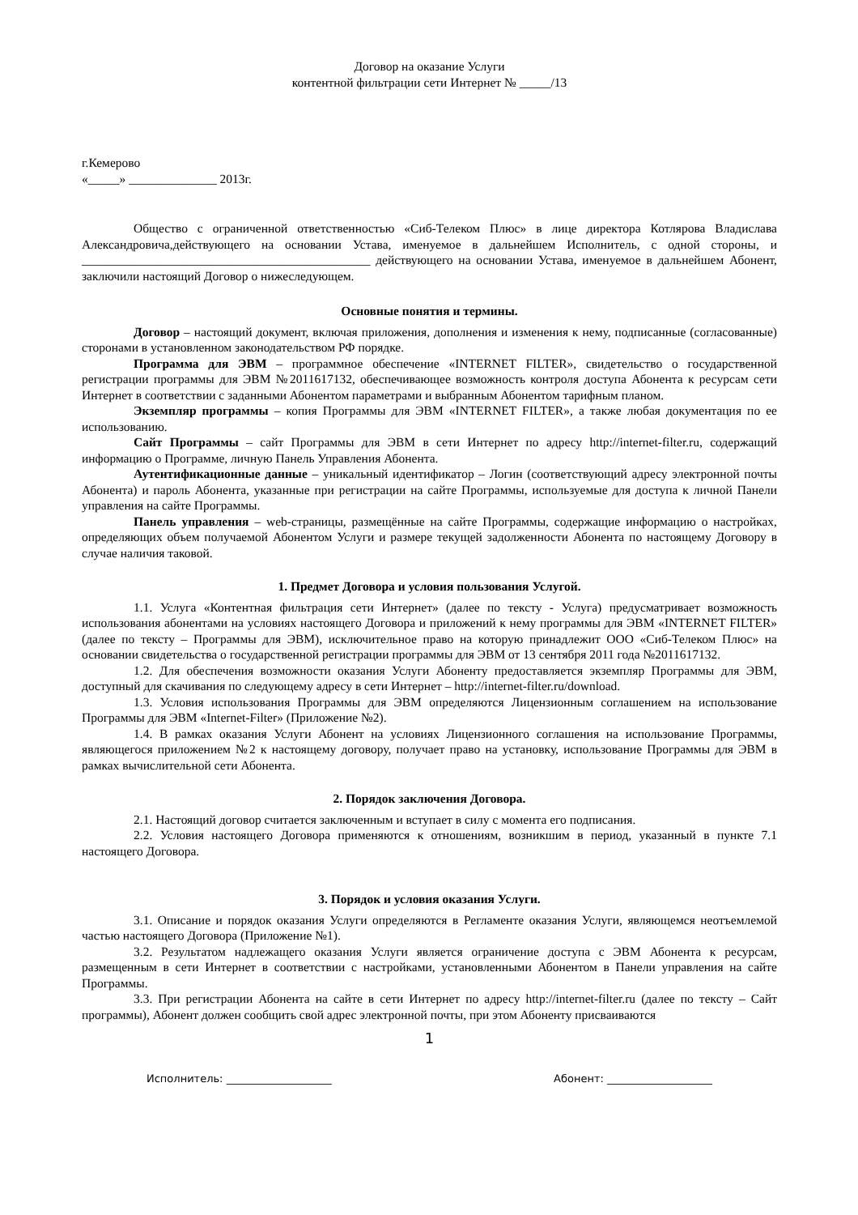Договор на оказание Услуги
контентной фильтрации сети Интернет № _____/13
г.Кемерово
«_____» ______________ 2013г.
Общество с ограниченной ответственностью «Сиб-Телеком Плюс» в лице директора Котлярова Владислава Александровича,действующего на основании Устава, именуемое в дальнейшем Исполнитель, с одной стороны, и ______________________________________________ действующего на основании Устава, именуемое в дальнейшем Абонент, заключили настоящий Договор о нижеследующем.
Основные понятия и термины.
Договор – настоящий документ, включая приложения, дополнения и изменения к нему, подписанные (согласованные) сторонами в установленном законодательством РФ порядке.
Программа для ЭВМ – программное обеспечение «INTERNET FILTER», свидетельство о государственной регистрации программы для ЭВМ №2011617132, обеспечивающее возможность контроля доступа Абонента к ресурсам сети Интернет в соответствии с заданными Абонентом параметрами и выбранным Абонентом тарифным планом.
Экземпляр программы – копия Программы для ЭВМ «INTERNET FILTER», а также любая документация по ее использованию.
Сайт Программы – сайт Программы для ЭВМ в сети Интернет по адресу http://internet-filter.ru, содержащий информацию о Программе, личную Панель Управления Абонента.
Аутентификационные данные – уникальный идентификатор – Логин (соответствующий адресу электронной почты Абонента) и пароль Абонента, указанные при регистрации на сайте Программы, используемые для доступа к личной Панели управления на сайте Программы.
Панель управления – web-страницы, размещённые на сайте Программы, содержащие информацию о настройках, определяющих объем получаемой Абонентом Услуги и размере текущей задолженности Абонента по настоящему Договору в случае наличия таковой.
1. Предмет Договора и условия пользования Услугой.
1.1. Услуга «Контентная фильтрация сети Интернет» (далее по тексту - Услуга) предусматривает возможность использования абонентами на условиях настоящего Договора и приложений к нему программы для ЭВМ «INTERNET FILTER» (далее по тексту – Программы для ЭВМ), исключительное право на которую принадлежит ООО «Сиб-Телеком Плюс» на основании свидетельства о государственной регистрации программы для ЭВМ от 13 сентября 2011 года №2011617132.
1.2. Для обеспечения возможности оказания Услуги Абоненту предоставляется экземпляр Программы для ЭВМ, доступный для скачивания по следующему адресу в сети Интернет – http://internet-filter.ru/download.
1.3. Условия использования Программы для ЭВМ определяются Лицензионным соглашением на использование Программы для ЭВМ «Internet-Filter» (Приложение №2).
1.4. В рамках оказания Услуги Абонент на условиях Лицензионного соглашения на использование Программы, являющегося приложением №2 к настоящему договору, получает право на установку, использование Программы для ЭВМ в рамках вычислительной сети Абонента.
2. Порядок заключения Договора.
2.1. Настоящий договор считается заключенным и вступает в силу с момента его подписания.
2.2. Условия настоящего Договора применяются к отношениям, возникшим в период, указанный в пункте 7.1 настоящего Договора.
3. Порядок и условия оказания Услуги.
3.1. Описание и порядок оказания Услуги определяются в Регламенте оказания Услуги, являющемся неотъемлемой частью настоящего Договора (Приложение №1).
3.2. Результатом надлежащего оказания Услуги является ограничение доступа с ЭВМ Абонента к ресурсам, размещенным в сети Интернет в соответствии с настройками, установленными Абонентом в Панели управления на сайте Программы.
3.3. При регистрации Абонента на сайте в сети Интернет по адресу http://internet-filter.ru (далее по тексту – Сайт программы), Абонент должен сообщить свой адрес электронной почты, при этом Абоненту присваиваются
1
Исполнитель: ____________________ Абонент: ____________________